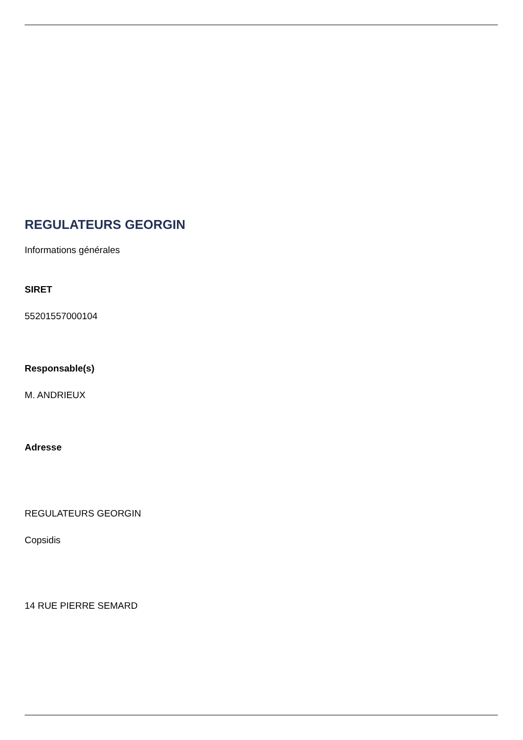REGULATEURS GEORGIN
Informations générales
SIRET
55201557000104
Responsable(s)
M. ANDRIEUX
Adresse
REGULATEURS GEORGIN
Copsidis
14 RUE PIERRE SEMARD